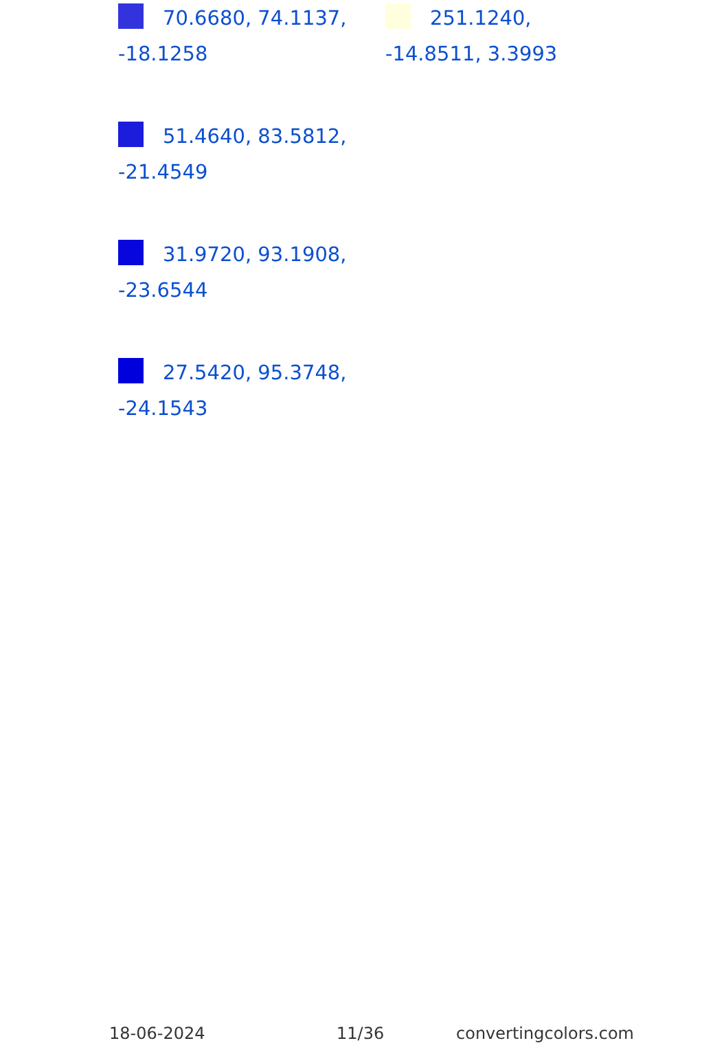70.6680, 74.1137,
-18.1258
51.4640, 83.5812,
-21.4549
31.9720, 93.1908,
-23.6544
27.5420, 95.3748,
-24.1543
251.1240,
-14.8511, 3.3993
18-06-2024 11/36 convertingcolors.com